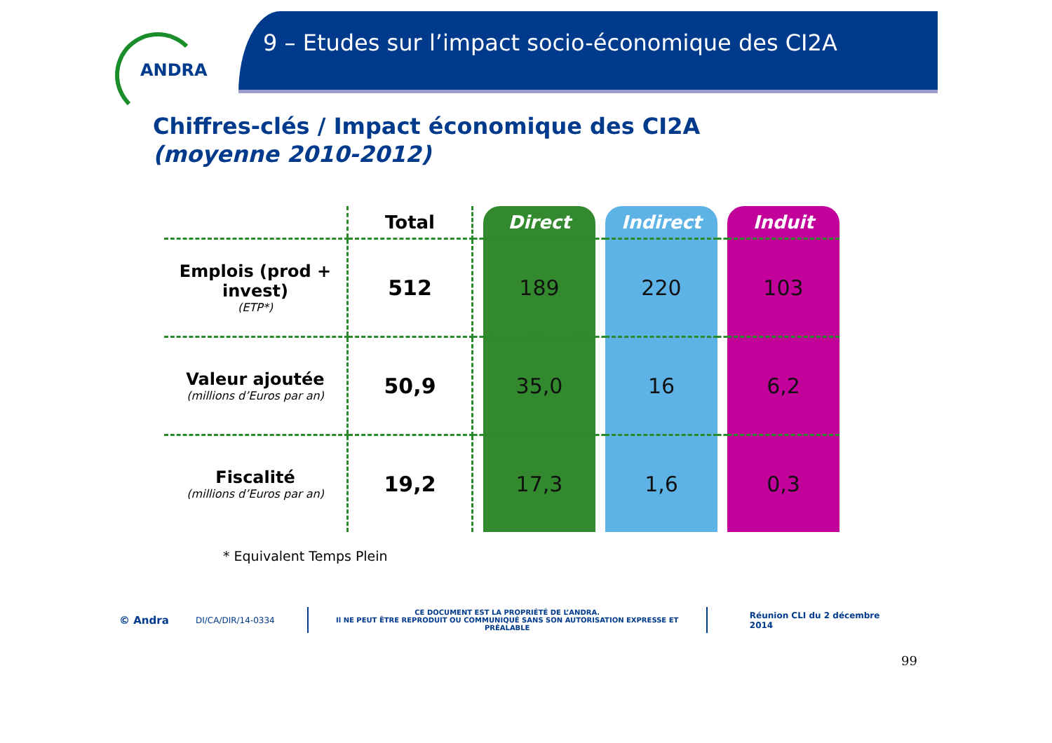ANDRA
9 – Etudes sur l’impact socio-économique des CI2A
Chiffres-clés / Impact économique des CI2A
(moyenne 2010-2012)
| | Total | | Direct | | Indirect | | Induit |
| --- | --- | --- | --- | --- | --- | --- | --- |
| Emplois (prod + invest) (ETP*) | 512 | | 189 | | 220 | | 103 |
| Valeur ajoutée (millions d’Euros par an) | 50,9 | | 35,0 | | 16 | | 6,2 |
| Fiscalité (millions d’Euros par an) | 19,2 | | 17,3 | | 1,6 | | 0,3 |
* Equivalent Temps Plein
© Andra DI/CA/DIR/14-0334 CE DOCUMENT EST LA PROPRIÉTÉ DE L’ANDRA.
Il NE PEUT ÊTRE REPRODUIT OU COMMUNIQUÉ SANS SON AUTORISATION EXPRESSE ET PRÉALABLE Réunion CLI du 2 décembre 2014
99